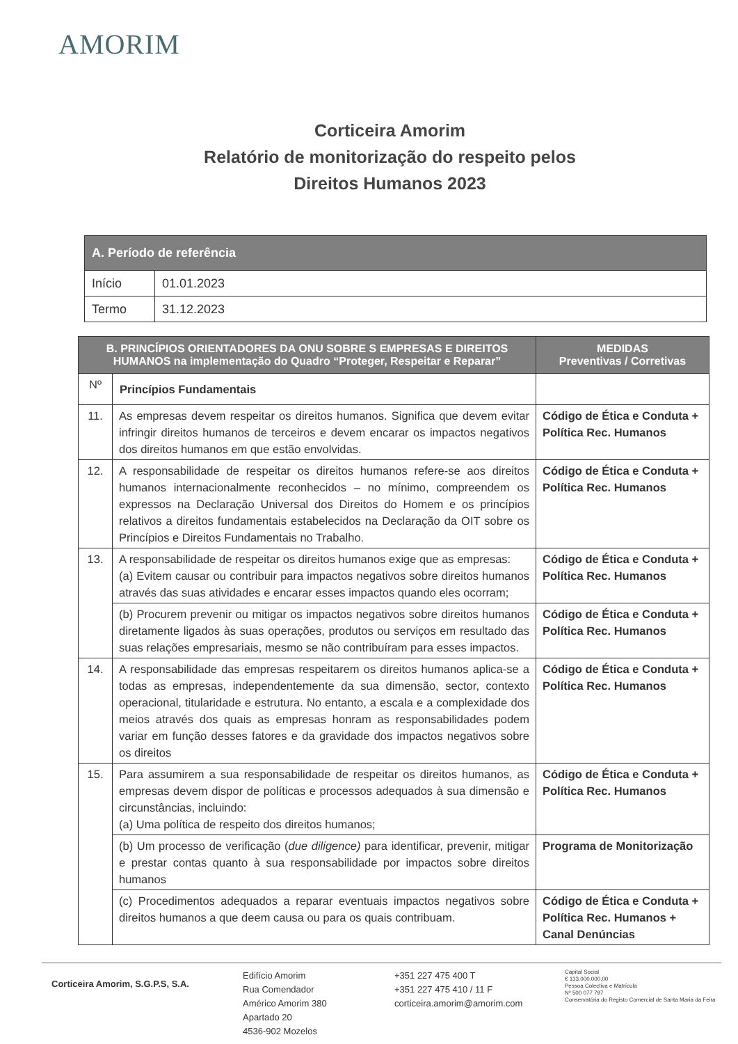AMORIM
Corticeira Amorim
Relatório de monitorização do respeito pelos
Direitos Humanos 2023
| A. Período de referência | |
| --- | --- |
| Início | 01.01.2023 |
| Termo | 31.12.2023 |
| B. PRINCÍPIOS ORIENTADORES DA ONU SOBRE S EMPRESAS E DIREITOS HUMANOS na implementação do Quadro “Proteger, Respeitar e Reparar” | | MEDIDAS Preventivas / Corretivas |
| --- | --- | --- |
| Nº | Princípios Fundamentais | |
| 11. | As empresas devem respeitar os direitos humanos. Significa que devem evitar infringir direitos humanos de terceiros e devem encarar os impactos negativos dos direitos humanos em que estão envolvidas. | Código de Ética e Conduta + Política Rec. Humanos |
| 12. | A responsabilidade de respeitar os direitos humanos refere-se aos direitos humanos internacionalmente reconhecidos – no mínimo, compreendem os expressos na Declaração Universal dos Direitos do Homem e os princípios relativos a direitos fundamentais estabelecidos na Declaração da OIT sobre os Princípios e Direitos Fundamentais no Trabalho. | Código de Ética e Conduta + Política Rec. Humanos |
| 13. | A responsabilidade de respeitar os direitos humanos exige que as empresas: (a) Evitem causar ou contribuir para impactos negativos sobre direitos humanos através das suas atividades e encarar esses impactos quando eles ocorram; | Código de Ética e Conduta + Política Rec. Humanos |
| | (b) Procurem prevenir ou mitigar os impactos negativos sobre direitos humanos diretamente ligados às suas operações, produtos ou serviços em resultado das suas relações empresariais, mesmo se não contribuíram para esses impactos. | Código de Ética e Conduta + Política Rec. Humanos |
| 14. | A responsabilidade das empresas respeitarem os direitos humanos aplica-se a todas as empresas, independentemente da sua dimensão, sector, contexto operacional, titularidade e estrutura. No entanto, a escala e a complexidade dos meios através dos quais as empresas honram as responsabilidades podem variar em função desses fatores e da gravidade dos impactos negativos sobre os direitos | Código de Ética e Conduta + Política Rec. Humanos |
| 15. | Para assumirem a sua responsabilidade de respeitar os direitos humanos, as empresas devem dispor de políticas e processos adequados à sua dimensão e circunstâncias, incluindo: (a) Uma política de respeito dos direitos humanos; | Código de Ética e Conduta + Política Rec. Humanos |
| | (b) Um processo de verificação ( due diligence) para identificar, prevenir, mitigar e prestar contas quanto à sua responsabilidade por impactos sobre direitos humanos | Programa de Monitorização |
| | (c) Procedimentos adequados a reparar eventuais impactos negativos sobre direitos humanos a que deem causa ou para os quais contribuam. | Código de Ética e Conduta + Política Rec. Humanos + Canal Denúncias |
Corticeira Amorim, S.G.P.S, S.A.
Edifício Amorim
Rua Comendador
Américo Amorim 380
Apartado 20
4536-902 Mozelos
+351 227 475 400 T
+351 227 475 410 / 11 F
corticeira.amorim@amorim.com
Capital Social
€ 133.000.000,00
Pessoa Colectiva e Matrícula
Nº 500 077 797
Conservatória do Registo Comercial de Santa Maria da Feira